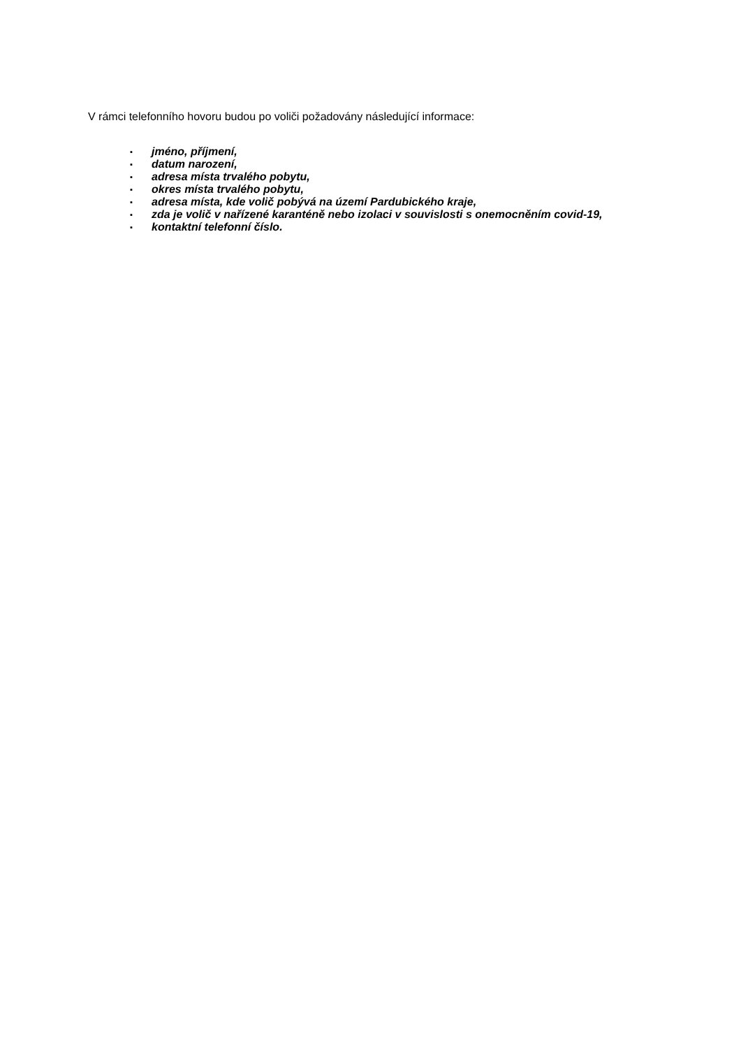V rámci telefonního hovoru budou po voliči požadovány následující informace:
▪ jméno, příjmení,
▪ datum narození,
▪ adresa místa trvalého pobytu,
▪ okres místa trvalého pobytu,
▪ adresa místa, kde volič pobývá na území Pardubického kraje,
▪ zda je volič v nařízené karanténě nebo izolaci v souvislosti s onemocněním covid-19,
▪ kontaktní telefonní číslo.